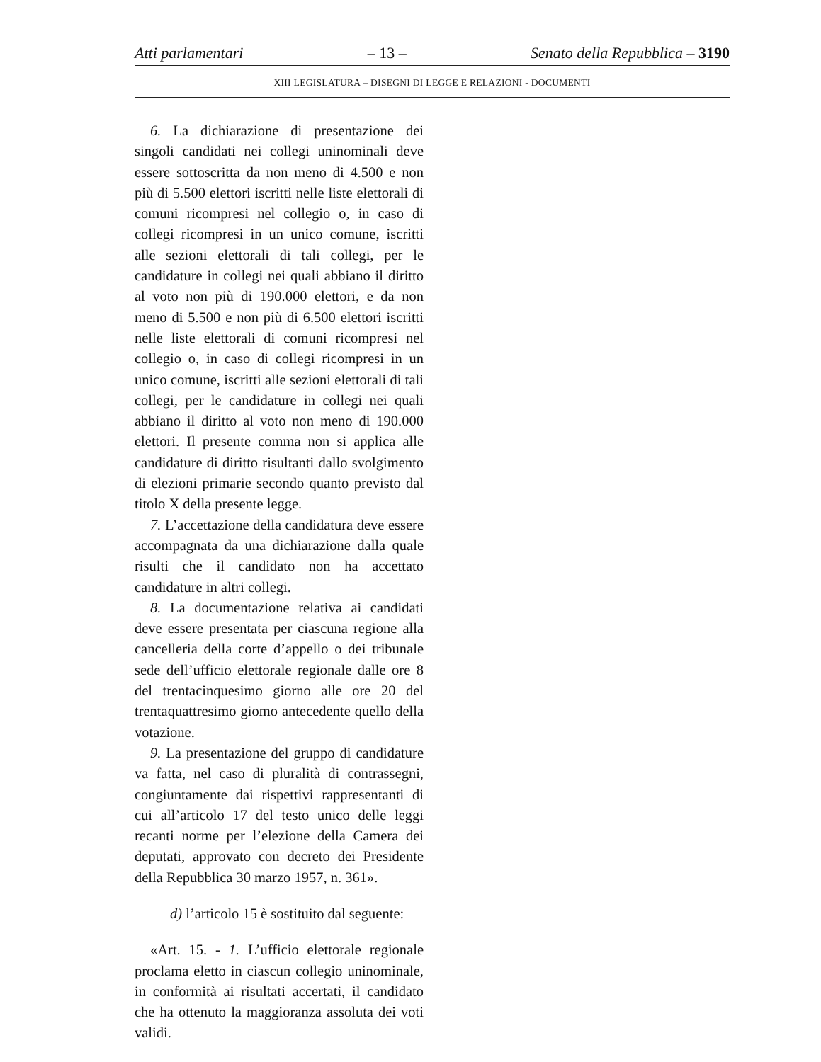Atti parlamentari – 13 – Senato della Repubblica – 3190
XIII LEGISLATURA – DISEGNI DI LEGGE E RELAZIONI - DOCUMENTI
6. La dichiarazione di presentazione dei singoli candidati nei collegi uninominali deve essere sottoscritta da non meno di 4.500 e non più di 5.500 elettori iscritti nelle liste elettorali di comuni ricompresi nel collegio o, in caso di collegi ricompresi in un unico comune, iscritti alle sezioni elettorali di tali collegi, per le candidature in collegi nei quali abbiano il diritto al voto non più di 190.000 elettori, e da non meno di 5.500 e non più di 6.500 elettori iscritti nelle liste elettorali di comuni ricompresi nel collegio o, in caso di collegi ricompresi in un unico comune, iscritti alle sezioni elettorali di tali collegi, per le candidature in collegi nei quali abbiano il diritto al voto non meno di 190.000 elettori. Il presente comma non si applica alle candidature di diritto risultanti dallo svolgimento di elezioni primarie secondo quanto previsto dal titolo X della presente legge.
7. L’accettazione della candidatura deve essere accompagnata da una dichiarazione dalla quale risulti che il candidato non ha accettato candidature in altri collegi.
8. La documentazione relativa ai candidati deve essere presentata per ciascuna regione alla cancelleria della corte d’appello o dei tribunale sede dell’ufficio elettorale regionale dalle ore 8 del trentacinquesimo giorno alle ore 20 del trentaquattresimo giomo antecedente quello della votazione.
9. La presentazione del gruppo di candidature va fatta, nel caso di pluralità di contrassegni, congiuntamente dai rispettivi rappresentanti di cui all’articolo 17 del testo unico delle leggi recanti norme per l’elezione della Camera dei deputati, approvato con decreto dei Presidente della Repubblica 30 marzo 1957, n. 361».
d) l’articolo 15 è sostituito dal seguente:
«Art. 15. - 1. L’ufficio elettorale regionale proclama eletto in ciascun collegio uninominale, in conformità ai risultati accertati, il candidato che ha ottenuto la maggioranza assoluta dei voti validi.